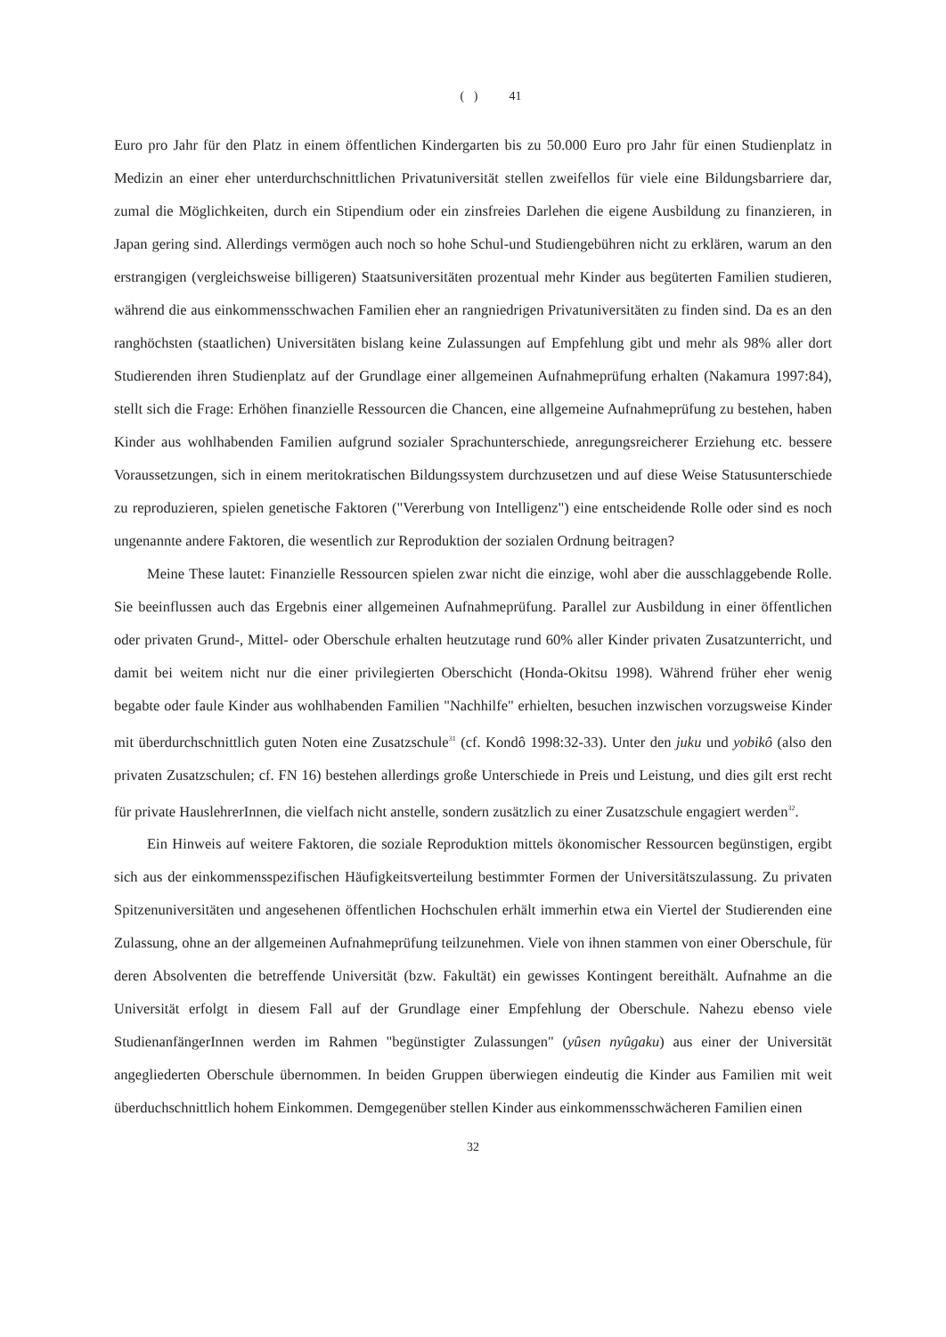( ) 41
Euro pro Jahr für den Platz in einem öffentlichen Kindergarten bis zu 50.000 Euro pro Jahr für einen Studienplatz in Medizin an einer eher unterdurchschnittlichen Privatuniversität stellen zweifellos für viele eine Bildungsbarriere dar, zumal die Möglichkeiten, durch ein Stipendium oder ein zinsfreies Darlehen die eigene Ausbildung zu finanzieren, in Japan gering sind. Allerdings vermögen auch noch so hohe Schul-und Studiengebühren nicht zu erklären, warum an den erstrangigen (vergleichsweise billigeren) Staatsuniversitäten prozentual mehr Kinder aus begüterten Familien studieren, während die aus einkommensschwachen Familien eher an rangniedrigen Privatuniversitäten zu finden sind. Da es an den ranghöchsten (staatlichen) Universitäten bislang keine Zulassungen auf Empfehlung gibt und mehr als 98% aller dort Studierenden ihren Studienplatz auf der Grundlage einer allgemeinen Aufnahmeprüfung erhalten (Nakamura 1997:84), stellt sich die Frage: Erhöhen finanzielle Ressourcen die Chancen, eine allgemeine Aufnahmeprüfung zu bestehen, haben Kinder aus wohlhabenden Familien aufgrund sozialer Sprachunterschiede, anregungsreicherer Erziehung etc. bessere Voraussetzungen, sich in einem meritokratischen Bildungssystem durchzusetzen und auf diese Weise Statusunterschiede zu reproduzieren, spielen genetische Faktoren ("Vererbung von Intelligenz") eine entscheidende Rolle oder sind es noch ungenannte andere Faktoren, die wesentlich zur Reproduktion der sozialen Ordnung beitragen?
Meine These lautet: Finanzielle Ressourcen spielen zwar nicht die einzige, wohl aber die ausschlaggebende Rolle. Sie beeinflussen auch das Ergebnis einer allgemeinen Aufnahmeprüfung. Parallel zur Ausbildung in einer öffentlichen oder privaten Grund-, Mittel- oder Oberschule erhalten heutzutage rund 60% aller Kinder privaten Zusatzunterricht, und damit bei weitem nicht nur die einer privilegierten Oberschicht (Honda-Okitsu 1998). Während früher eher wenig begabte oder faule Kinder aus wohlhabenden Familien "Nachhilfe" erhielten, besuchen inzwischen vorzugsweise Kinder mit überdurchschnittlich guten Noten eine Zusatzschule<sup>31</sup> (cf. Kondô 1998:32-33). Unter den juku und yobikô (also den privaten Zusatzschulen; cf. FN 16) bestehen allerdings große Unterschiede in Preis und Leistung, und dies gilt erst recht für private HauslehrerInnen, die vielfach nicht anstelle, sondern zusätzlich zu einer Zusatzschule engagiert werden<sup>32</sup>.
Ein Hinweis auf weitere Faktoren, die soziale Reproduktion mittels ökonomischer Ressourcen begünstigen, ergibt sich aus der einkommensspezifischen Häufigkeitsverteilung bestimmter Formen der Universitätszulassung. Zu privaten Spitzenuniversitäten und angesehenen öffentlichen Hochschulen erhält immerhin etwa ein Viertel der Studierenden eine Zulassung, ohne an der allgemeinen Aufnahmeprüfung teilzunehmen. Viele von ihnen stammen von einer Oberschule, für deren Absolventen die betreffende Universität (bzw. Fakultät) ein gewisses Kontingent bereithält. Aufnahme an die Universität erfolgt in diesem Fall auf der Grundlage einer Empfehlung der Oberschule. Nahezu ebenso viele StudienanfängerInnen werden im Rahmen "begünstigter Zulassungen" (yûsen nyûgaku) aus einer der Universität angegliederten Oberschule übernommen. In beiden Gruppen überwiegen eindeutig die Kinder aus Familien mit weit überduchschnittlich hohem Einkommen. Demgegenüber stellen Kinder aus einkommensschwächeren Familien einen
32